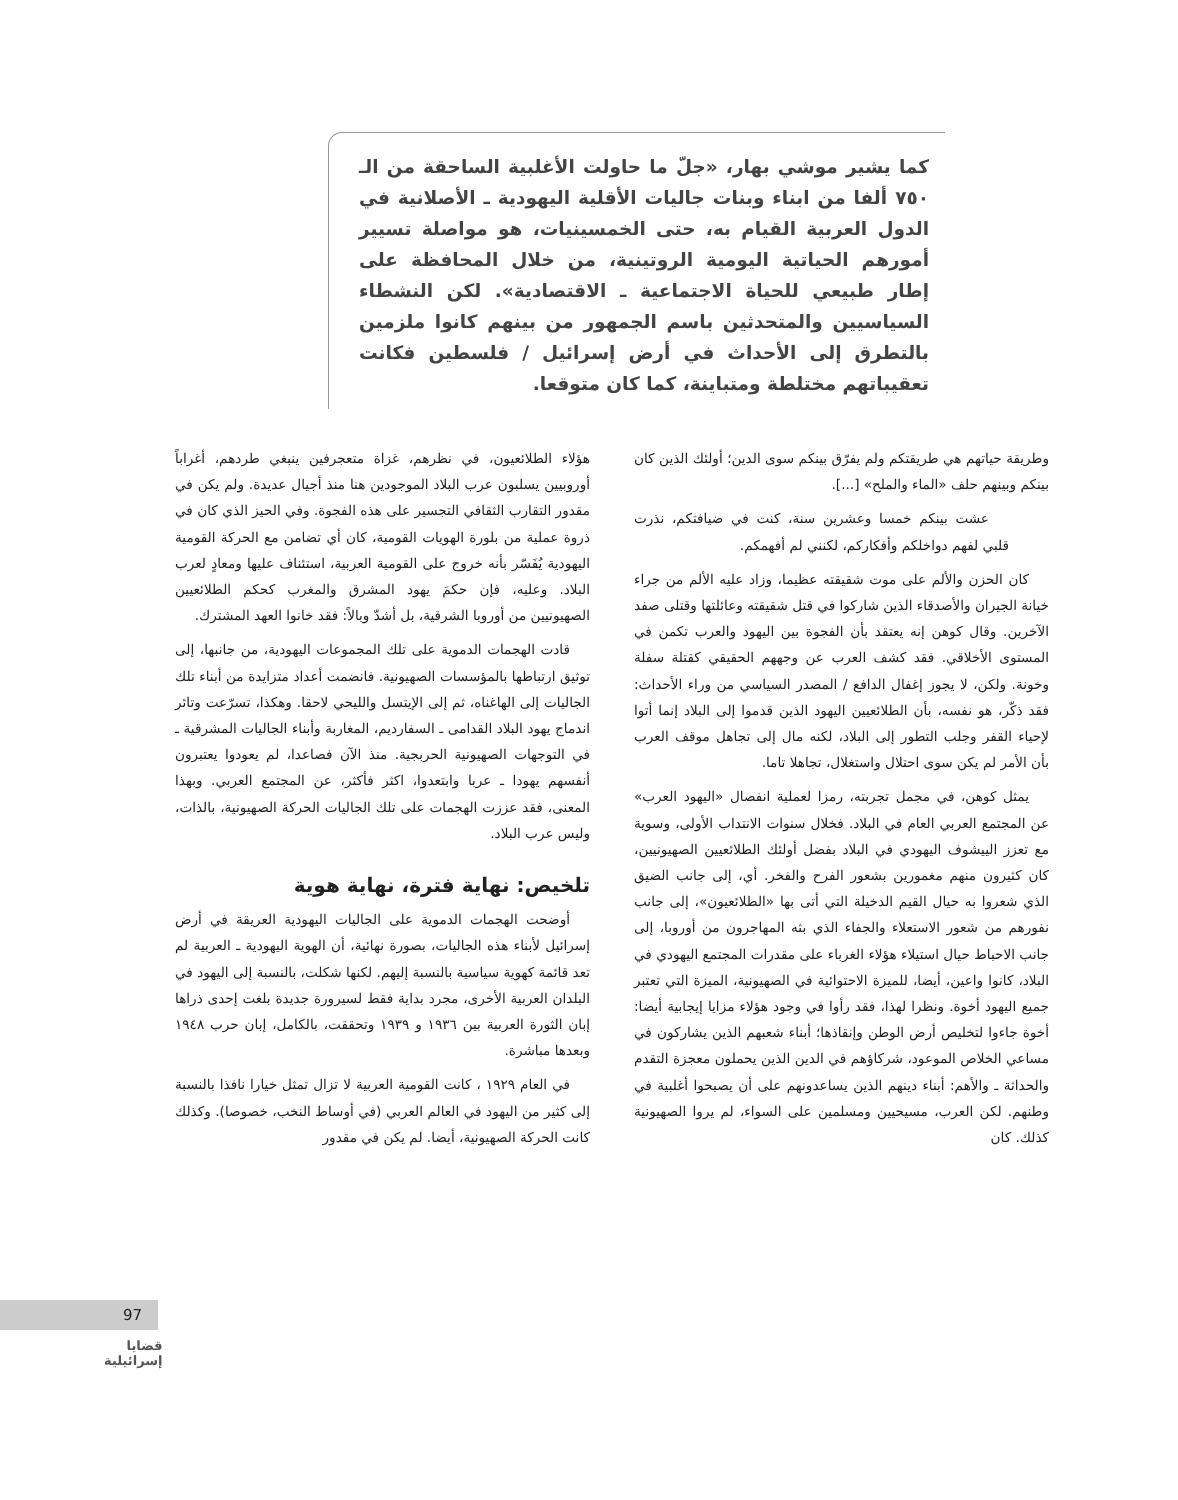كما يشير موشي بهار، «جلّ ما حاولت الأغلبية الساحقة من الـ ٧٥٠ ألفا من ابناء وبنات جاليات الأقلية اليهودية ـ الأصلانية في الدول العربية القيام به، حتى الخمسينيات، هو مواصلة تسيير أمورهم الحياتية اليومية الروتينية، من خلال المحافظة على إطار طبيعي للحياة الاجتماعية ـ الاقتصادية». لكن النشطاء السياسيين والمتحدثين باسم الجمهور من بينهم كانوا ملزمين بالتطرق إلى الأحداث في أرض إسرائيل / فلسطين فكانت تعقيباتهم مختلطة ومتباينة، كما كان متوقعا.
وطريقة حياتهم هي طريقتكم ولم يفرّق بينكم سوى الدين؛ أولئك الذين كان بينكم وبينهم حلف «الماء والملح» [...].
عشت بينكم خمسا وعشرين سنة، كنت في ضيافتكم، نذرت قلبي لفهم دواخلكم وأفكاركم، لكنني لم أفهمكم.
كان الحزن والألم على موت شقيقته عظيما، وزاد عليه الألم من جراء خيانة الجيران والأصدقاء الذين شاركوا في قتل شقيقته وعائلتها وقتلى صفد الآخرين. وقال كوهن إنه يعتقد بأن الفجوة بين اليهود والعرب تكمن في المستوى الأخلاقي. فقد كشف العرب عن وجههم الحقيقي كقتلة سفلة وخونة. ولكن، لا يجوز إغفال الدافع / المصدر السياسي من وراء الأحداث: فقد ذكّر، هو نفسه، بأن الطلائعيين اليهود الذين قدموا إلى البلاد إنما أتوا لإحياء القفر وجلب التطور إلى البلاد، لكنه مال إلى تجاهل موقف العرب بأن الأمر لم يكن سوى احتلال واستغلال، تجاهلا تاما.
يمثل كوهن، في مجمل تجربته، رمزا لعملية انفصال «اليهود العرب» عن المجتمع العربي العام في البلاد. فخلال سنوات الانتداب الأولى، وسوية مع تعزز الييشوف اليهودي في البلاد بفضل أولئك الطلائعيين الصهيونيين، كان كثيرون منهم مغمورين بشعور الفرح والفخر. أي، إلى جانب الضيق الذي شعروا به حيال القيم الدخيلة التي أتى بها «الطلائعيون»، إلى جانب نفورهم من شعور الاستعلاء والجفاء الذي بثه المهاجرون من أوروبا، إلى جانب الاحباط حيال استيلاء هؤلاء الغرباء على مقدرات المجتمع اليهودي في البلاد، كانوا واعين، أيضا، للميزة الاحتوائية في الصهيونية، الميزة التي تعتبر جميع اليهود أخوة. ونظرا لهذا، فقد رأوا في وجود هؤلاء مزايا إيجابية أيضا: أخوة جاءوا لتخليص أرض الوطن وإنقاذها؛ أبناء شعبهم الذين يشاركون في مساعي الخلاص الموعود، شركاؤهم في الدين الذين يحملون معجزة التقدم والحداثة ـ والأهم: أبناء دينهم الذين يساعدونهم على أن يصبحوا أغلبية في وطنهم. لكن العرب، مسيحيين ومسلمين على السواء، لم يروا الصهيونية كذلك. كان
هؤلاء الطلائعيون، في نظرهم، غزاة متعجرفين ينبغي طردهم، أغراباً أوروبيين يسلبون عرب البلاد الموجودين هنا منذ أجيال عديدة. ولم يكن في مقدور التقارب الثقافي التجسير على هذه الفجوة. وفي الحيز الذي كان في ذروة عملية من بلورة الهويات القومية، كان أي تضامن مع الحركة القومية اليهودية يُفَسّر بأنه خروج على القومية العربية، استئناف عليها ومعادٍ لعرب البلاد. وعليه، فإن حكمَ يهود المشرق والمغرب كحكم الطلائعيين الصهيونيين من أوروبا الشرقية، بل أشدّ وبالاً: فقد خانوا العهد المشترك.
قادت الهجمات الدموية على تلك المجموعات اليهودية، من جانبها، إلى توثيق ارتباطها بالمؤسسات الصهيونية. فانضمت أعداد متزايدة من أبناء تلك الجاليات إلى الهاغناه، ثم إلى الإيتسل والليحي لاحقا. وهكذا، تسرّعت وتائر اندماج يهود البلاد القدامى ـ السفارديم، المغاربة وأبناء الجاليات المشرقية ـ في التوجهات الصهيونية الحربجية. منذ الآن فصاعدا، لم يعودوا يعتبرون أنفسهم يهودا ـ عربا وابتعدوا، اكثر فأكثر، عن المجتمع العربي. وبهذا المعنى، فقد عززت الهجمات على تلك الجاليات الحركة الصهيونية، بالذات، وليس عرب البلاد.
تلخيص: نهاية فترة، نهاية هوية
أوضحت الهجمات الدموية على الجاليات اليهودية العريقة في أرض إسرائيل لأبناء هذه الجاليات، بصورة نهائية، أن الهوية اليهودية ـ العربية لم تعد قائمة كهوية سياسية بالنسبة إليهم. لكنها شكلت، بالنسبة إلى اليهود في البلدان العربية الأخرى، مجرد بداية فقط لسيرورة جديدة بلغت إحدى ذراها إبان الثورة العربية بين ١٩٣٦ و ١٩٣٩ وتحققت، بالكامل، إبان حرب ١٩٤٨ وبعدها مباشرة.
في العام ١٩٢٩ ، كانت القومية العربية لا تزال تمثل خيارا نافذا بالنسبة إلى كثير من اليهود في العالم العربي (في أوساط النخب، خصوصا). وكذلك كانت الحركة الصهيونية، أيضا. لم يكن في مقدور
97
قضايا
إسرائيلية